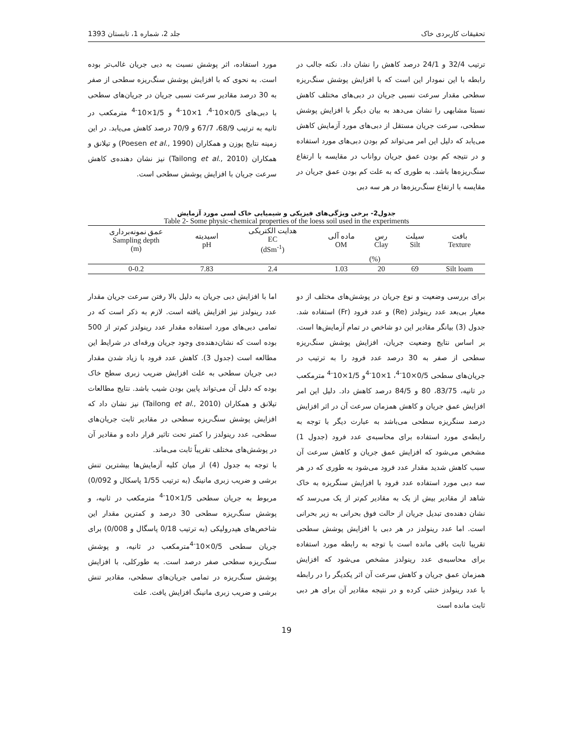تحقیقات کاربردی خاک جلد 2، شماره 1، تابستان 1393
ترتیب 32/4 و 24/1 درصد کاهش را نشان داد. نکته جالب در رابطه با این نمودار این است که با افزایش پوشش سنگ‌ریزه سطحی مقدار سرعت نسبی جریان در دبی‌های مختلف کاهش نسبتا مشابهی را نشان می‌دهد به بیان دیگر با افزایش پوشش سطحی، سرعت جریان مستقل از دبی‌های مورد آزمایش کاهش می‌یابد که دلیل این امر می‌تواند کم بودن دبی‌های مورد استفاده و در نتیجه کم بودن عمق جریان رواناب در مقایسه با ارتفاع سنگ‌ریزه‌ها باشد. به طوری که به علت کم بودن عمق جریان در مقایسه با ارتفاع سنگ‌ریزه‌ها در هر سه دبی
مورد استفاده، اثر پوشش نسبت به دبی جریان غالب‌تر بوده است. به نحوی که با افزایش پوشش سنگ‌ریزه سطحی از صفر به 30 درصد مقادیر سرعت نسبی جریان در جریان‌های سطحی با دبی‌های 0/5×10<sup>-4</sup>، 1×10<sup>-4</sup> و 1/5×10<sup>-4</sup> مترمکعب در ثانیه به ترتیب 68/9، 67/7 و 70/9 درصد کاهش می‌یابد. در این زمینه نتایج پوزن و همکاران (Poesen et al., 1990) و تیلانق و همکاران (Tailong et al., 2010) نیز نشان دهنده‌ی کاهش سرعت جریان با افزایش پوشش سطحی است.
جدول2- برخی ویژگی‌های فیزیکی و شیمیایی خاک لسی مورد آزمایش
Table 2- Some physic-chemical properties of the loess soil used in the experiments
| عمق نمونه‌برداری Sampling depth (m) | اسیدیته pH | هدایت الکتریکی EC (dSm<sup>-1</sup>) | ماده آلی OM | رس Clay | سیلت Silt | بافت Texture |
| --- | --- | --- | --- | --- | --- | --- |
| | | | (%) | | | |
| 0-0.2 | 7.83 | 2.4 | 1.03 | 20 | 69 | Silt loam |
برای بررسی وضعیت و نوع جریان در پوشش‌های مختلف از دو معیار بی‌بعد عدد رینولدز (Re) و عدد فرود (Fr) استفاده شد. جدول (3) بیانگر مقادیر این دو شاخص در تمام آزمایش‌ها است. بر اساس نتایج وضعیت جریان، افزایش پوشش سنگ‌ریزه سطحی از صفر به 30 درصد عدد فرود را به ترتیب در جریان‌های سطحی 0/5×10<sup>-4</sup>، 1×10<sup>-4</sup>و 1/5×10<sup>-4</sup> مترمکعب در ثانیه، 83/75، 80 و 84/5 درصد کاهش داد. دلیل این امر افزایش عمق جریان و کاهش همزمان سرعت آن در اثر افزایش درصد سنگریزه سطحی می‌باشد به عبارت دیگر با توجه به رابطه‌ی مورد استفاده برای محاسبه‌ی عدد فرود (جدول 1) مشخص می‌شود که افزایش عمق جریان و کاهش سرعت آن سبب کاهش شدید مقدار عدد فرود می‌شود به طوری که در هر سه دبی مورد استفاده عدد فرود با افزایش سنگریزه به خاک شاهد از مقادیر بیش از یک به مقادیر کم‌تر از یک می‌رسد که نشان دهنده‌ی تبدیل جریان از حالت فوق بحرانی به زیر بحرانی است. اما عدد رینولدز در هر دبی با افزایش پوشش سطحی تقریبا ثابت باقی مانده است با توجه به رابطه مورد استفاده برای محاسبه‌ی عدد رینولدز مشخص می‌شود که افزایش همزمان عمق جریان و کاهش سرعت آن اثر یکدیگر را در رابطه با عدد رینولدز خنثی کرده و در نتیجه مقادیر آن برای هر دبی ثابت مانده است
اما با افزایش دبی جریان به دلیل بالا رفتن سرعت جریان مقدار عدد رینولدز نیز افزایش یافته است. لازم به ذکر است که در تمامی دبی‌های مورد استفاده مقدار عدد رینولدز کم‌تر از 500 بوده است که نشان‌دهنده‌ی وجود جریان ورقه‌ای در شرایط این مطالعه است (جدول 3). کاهش عدد فرود با زیاد شدن مقدار دبی جریان سطحی به علت افزایش ضریب زبری سطح خاک بوده که دلیل آن می‌تواند پایین بودن شیب باشد. نتایج مطالعات تیلانق و همکاران (Tailong et al., 2010) نیز نشان داد که افزایش پوشش سنگ‌ریزه سطحی در مقادیر ثابت جریان‌های سطحی، عدد رینولدز را کمتر تحت تاثیر قرار داده و مقادیر آن در پوشش‌های مختلف تقریباً ثابت می‌ماند.
با توجه به جدول (4) از میان کلیه آزمایش‌ها بیشترین تنش برشی و ضریب زبری مانینگ (به ترتیب 1/55 پاسکال و 0/092) مربوط به جریان سطحی 1/5×10<sup>-4</sup> مترمکعب در ثانیه، و پوشش سنگ‌ریزه سطحی 30 درصد و کمترین مقدار این شاخص‌های هیدرولیکی (به ترتیب 0/18 پاسگال و 0/008) برای جریان سطحی 0/5×10<sup>-4</sup>مترمکعب در ثانیه، و پوشش سنگ‌ریزه سطحی صفر درصد است. به طورکلی، با افزایش پوشش سنگ‌ریزه در تمامی جریان‌های سطحی، مقادیر تنش برشی و ضریب زبری مانینگ افزایش یافت. علت
19